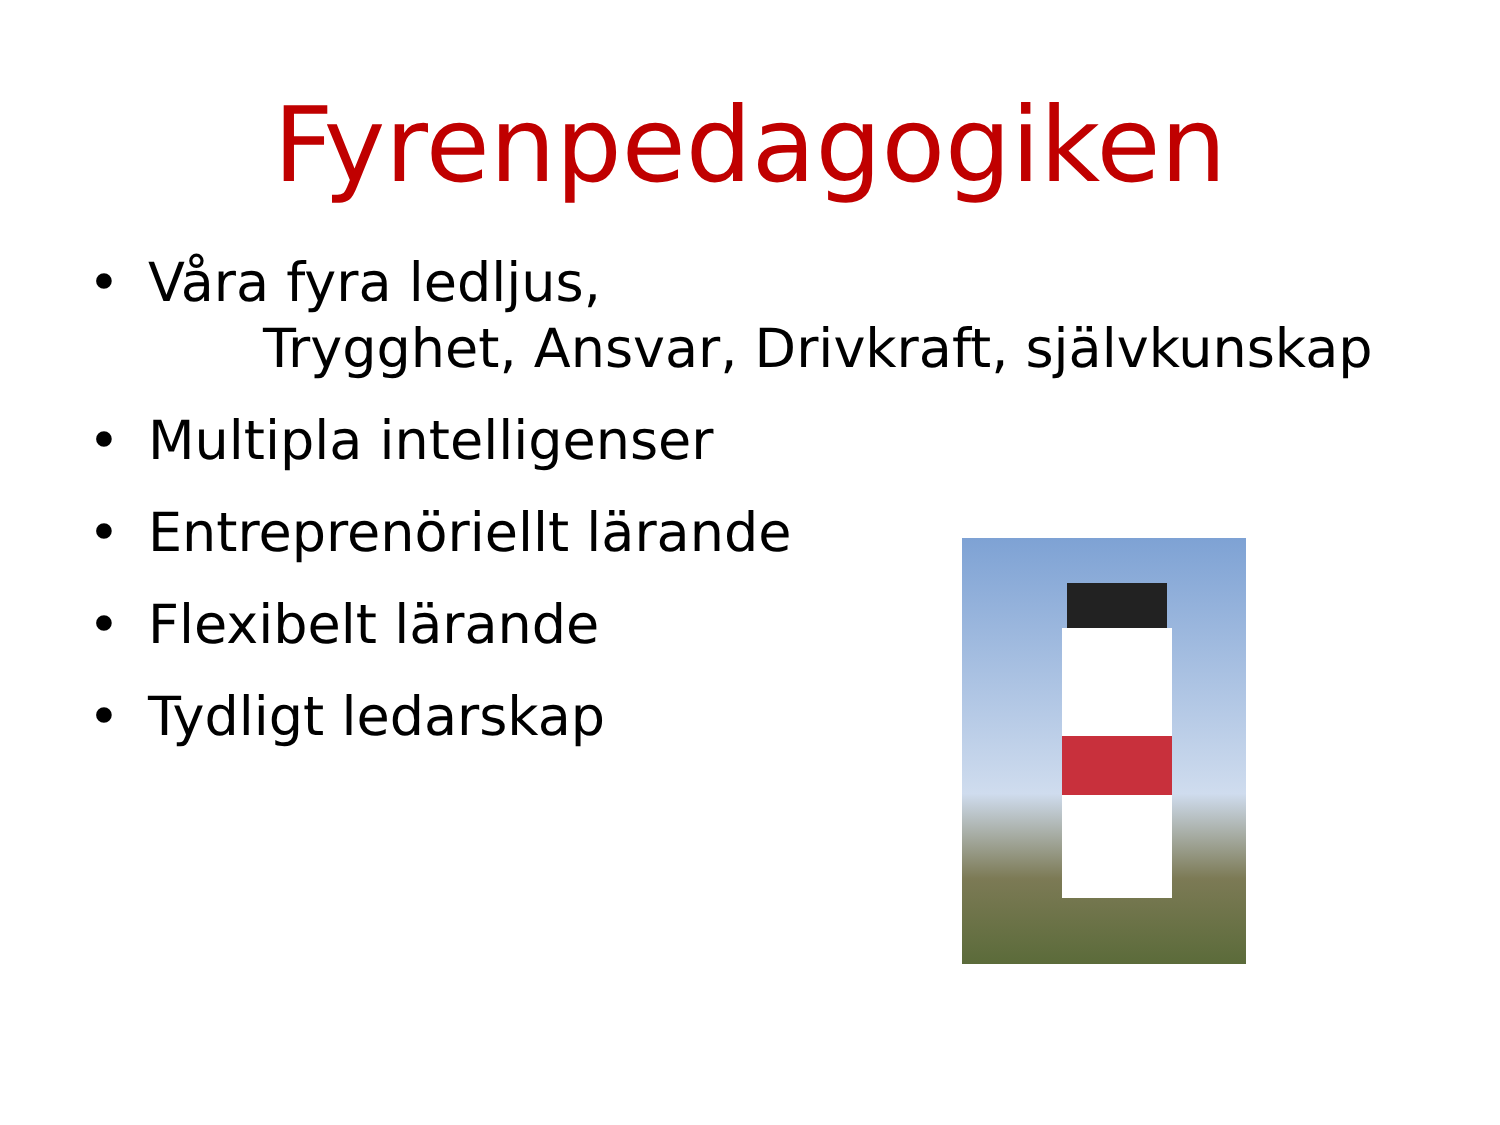Fyrenpedagogiken
• Våra fyra ledljus,
Trygghet, Ansvar, Drivkraft, självkunskap
• Multipla intelligenser
• Entreprenöriellt lärande
• Flexibelt lärande
• Tydligt ledarskap